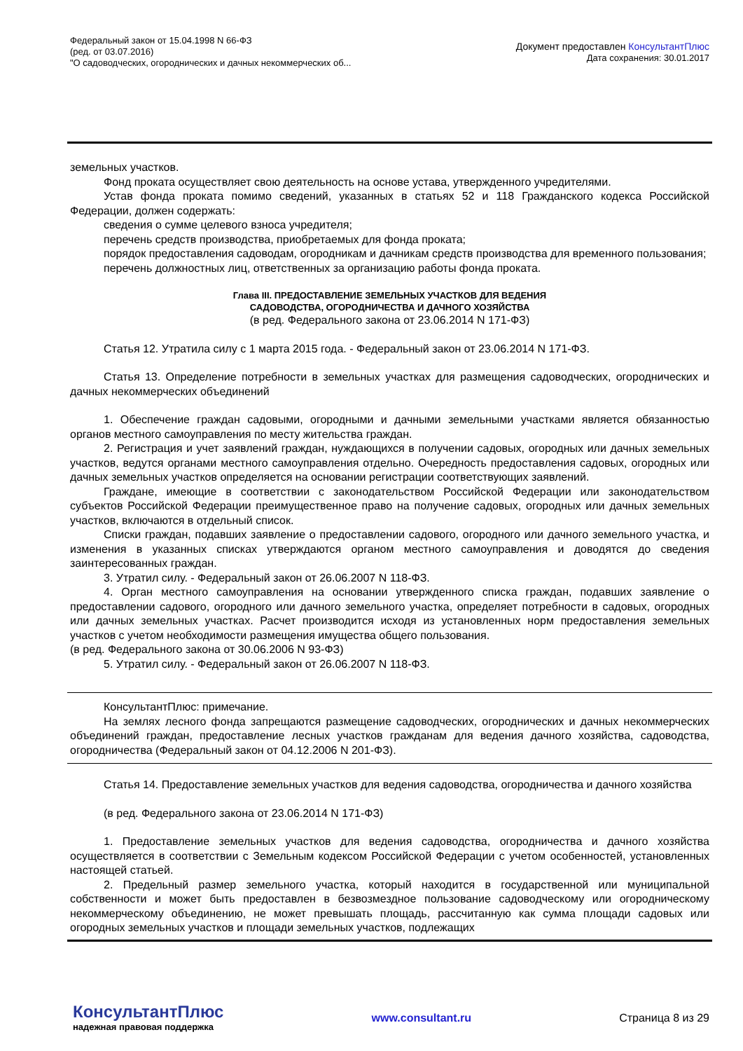Федеральный закон от 15.04.1998 N 66-ФЗ
(ред. от 03.07.2016)
"О садоводческих, огороднических и дачных некоммерческих об...
Документ предоставлен КонсультантПлюс
Дата сохранения: 30.01.2017
земельных участков.
Фонд проката осуществляет свою деятельность на основе устава, утвержденного учредителями.
Устав фонда проката помимо сведений, указанных в статьях 52 и 118 Гражданского кодекса Российской Федерации, должен содержать:
сведения о сумме целевого взноса учредителя;
перечень средств производства, приобретаемых для фонда проката;
порядок предоставления садоводам, огородникам и дачникам средств производства для временного пользования;
перечень должностных лиц, ответственных за организацию работы фонда проката.
Глава III. ПРЕДОСТАВЛЕНИЕ ЗЕМЕЛЬНЫХ УЧАСТКОВ ДЛЯ ВЕДЕНИЯ
САДОВОДСТВА, ОГОРОДНИЧЕСТВА И ДАЧНОГО ХОЗЯЙСТВА
(в ред. Федерального закона от 23.06.2014 N 171-ФЗ)
Статья 12. Утратила силу с 1 марта 2015 года. - Федеральный закон от 23.06.2014 N 171-ФЗ.
Статья 13. Определение потребности в земельных участках для размещения садоводческих, огороднических и дачных некоммерческих объединений
1. Обеспечение граждан садовыми, огородными и дачными земельными участками является обязанностью органов местного самоуправления по месту жительства граждан.
2. Регистрация и учет заявлений граждан, нуждающихся в получении садовых, огородных или дачных земельных участков, ведутся органами местного самоуправления отдельно. Очередность предоставления садовых, огородных или дачных земельных участков определяется на основании регистрации соответствующих заявлений.
Граждане, имеющие в соответствии с законодательством Российской Федерации или законодательством субъектов Российской Федерации преимущественное право на получение садовых, огородных или дачных земельных участков, включаются в отдельный список.
Списки граждан, подавших заявление о предоставлении садового, огородного или дачного земельного участка, и изменения в указанных списках утверждаются органом местного самоуправления и доводятся до сведения заинтересованных граждан.
3. Утратил силу. - Федеральный закон от 26.06.2007 N 118-ФЗ.
4. Орган местного самоуправления на основании утвержденного списка граждан, подавших заявление о предоставлении садового, огородного или дачного земельного участка, определяет потребности в садовых, огородных или дачных земельных участках. Расчет производится исходя из установленных норм предоставления земельных участков с учетом необходимости размещения имущества общего пользования.
(в ред. Федерального закона от 30.06.2006 N 93-ФЗ)
5. Утратил силу. - Федеральный закон от 26.06.2007 N 118-ФЗ.
КонсультантПлюс: примечание.
На землях лесного фонда запрещаются размещение садоводческих, огороднических и дачных некоммерческих объединений граждан, предоставление лесных участков гражданам для ведения дачного хозяйства, садоводства, огородничества (Федеральный закон от 04.12.2006 N 201-ФЗ).
Статья 14. Предоставление земельных участков для ведения садоводства, огородничества и дачного хозяйства
(в ред. Федерального закона от 23.06.2014 N 171-ФЗ)
1. Предоставление земельных участков для ведения садоводства, огородничества и дачного хозяйства осуществляется в соответствии с Земельным кодексом Российской Федерации с учетом особенностей, установленных настоящей статьей.
2. Предельный размер земельного участка, который находится в государственной или муниципальной собственности и может быть предоставлен в безвозмездное пользование садоводческому или огородническому некоммерческому объединению, не может превышать площадь, рассчитанную как сумма площади садовых или огородных земельных участков и площади земельных участков, подлежащих
КонсультантПлюс
надежная правовая поддержка
www.consultant.ru Страница 8 из 29